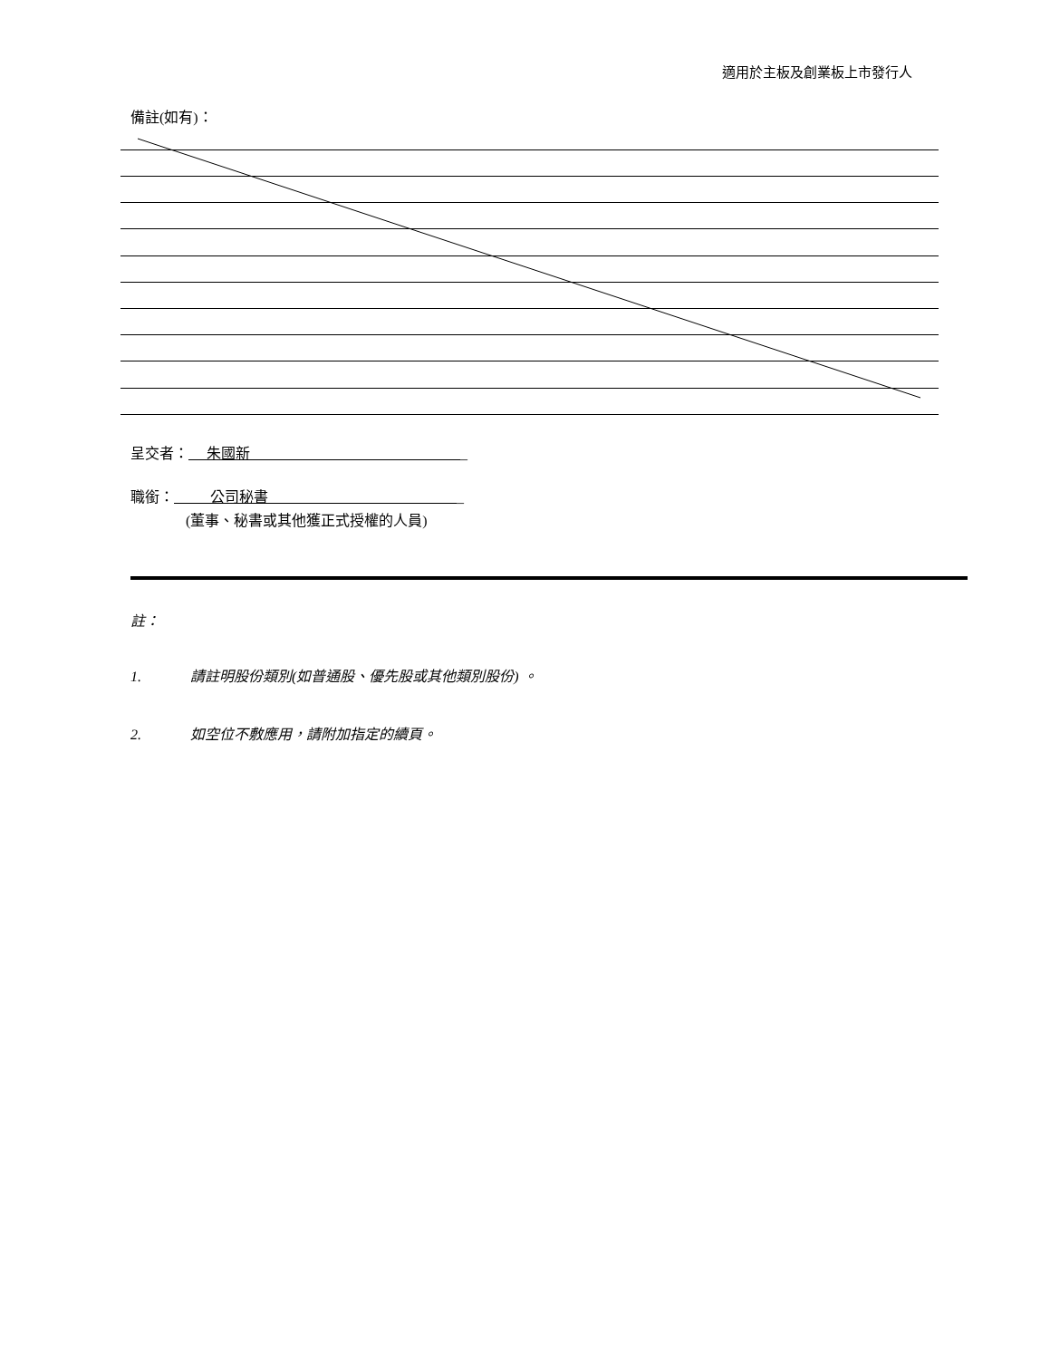適用於主板及創業板上市發行人
備註(如有)：
呈交者： 朱國新 _
職銜： 公司秘書 _
(董事、秘書或其他獲正式授權的人員)
註：
1. 請註明股份類別(如普通股、優先股或其他類別股份) 。
2. 如空位不敷應用，請附加指定的續頁。